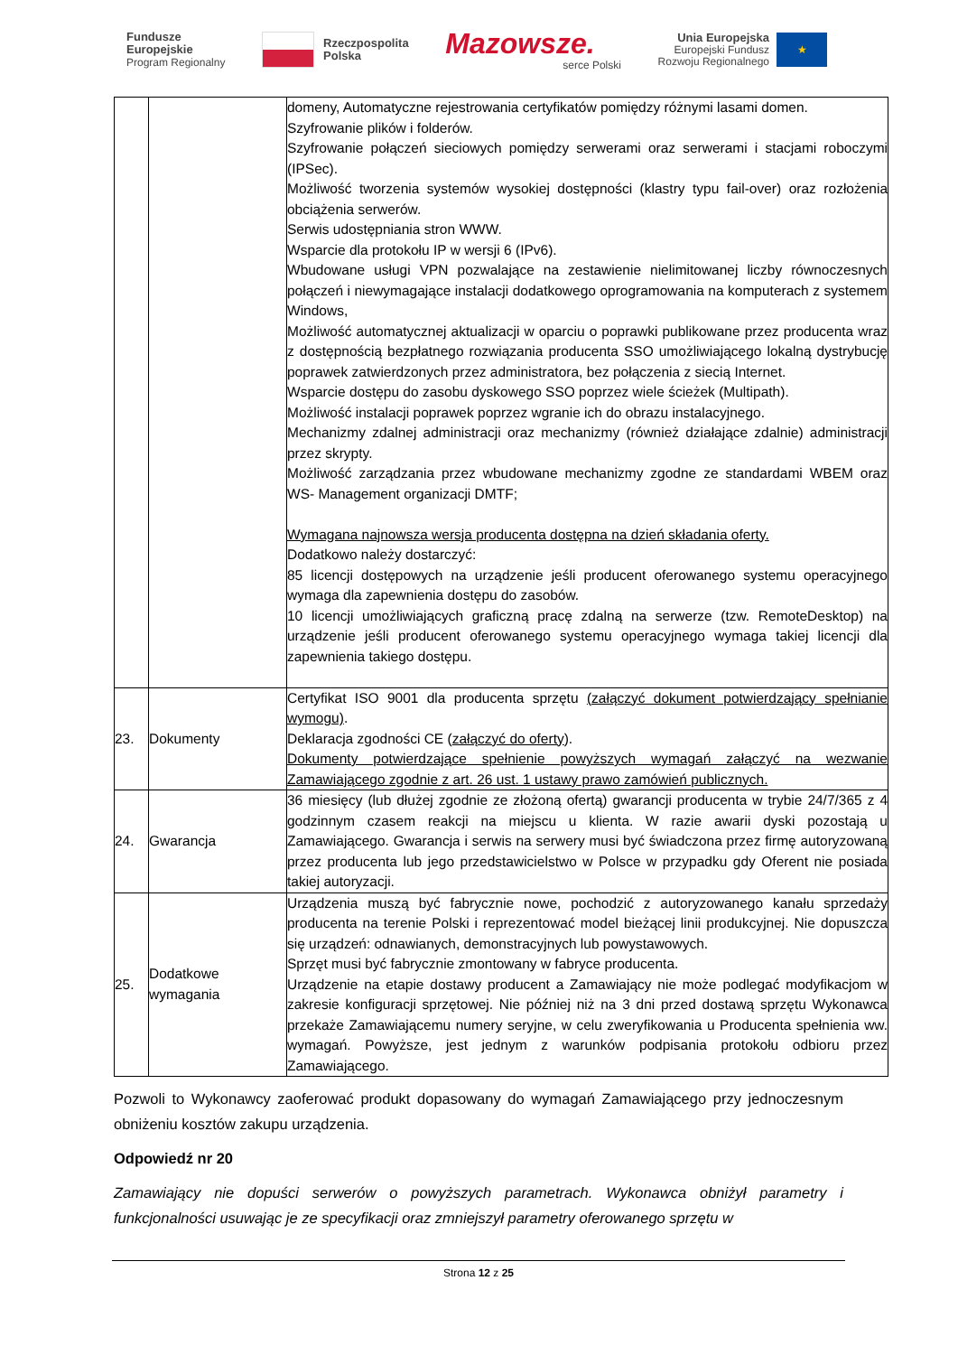Fundusze
Europejskie
Program Regionalny
Rzeczpospolita
Polska
Mazowsze.
serce Polski
Unia Europejska
Europejski Fundusz
Rozwoju Regionalnego
★
| | | domeny, Automatyczne rejestrowania certyfikatów pomiędzy różnymi lasami domen. Szyfrowanie plików i folderów. Szyfrowanie połączeń sieciowych pomiędzy serwerami oraz serwerami i stacjami roboczymi (IPSec). Możliwość tworzenia systemów wysokiej dostępności (klastry typu fail-over) oraz rozłożenia obciążenia serwerów. Serwis udostępniania stron WWW. Wsparcie dla protokołu IP w wersji 6 (IPv6). Wbudowane usługi VPN pozwalające na zestawienie nielimitowanej liczby równoczesnych połączeń i niewymagające instalacji dodatkowego oprogramowania na komputerach z systemem Windows, Możliwość automatycznej aktualizacji w oparciu o poprawki publikowane przez producenta wraz z dostępnością bezpłatnego rozwiązania producenta SSO umożliwiającego lokalną dystrybucję poprawek zatwierdzonych przez administratora, bez połączenia z siecią Internet. Wsparcie dostępu do zasobu dyskowego SSO poprzez wiele ścieżek (Multipath). Możliwość instalacji poprawek poprzez wgranie ich do obrazu instalacyjnego. Mechanizmy zdalnej administracji oraz mechanizmy (również działające zdalnie) administracji przez skrypty. Możliwość zarządzania przez wbudowane mechanizmy zgodne ze standardami WBEM oraz WS- Management organizacji DMTF; Wymagana najnowsza wersja producenta dostępna na dzień składania oferty. Dodatkowo należy dostarczyć: 85 licencji dostępowych na urządzenie jeśli producent oferowanego systemu operacyjnego wymaga dla zapewnienia dostępu do zasobów. 10 licencji umożliwiających graficzną pracę zdalną na serwerze (tzw. RemoteDesktop) na urządzenie jeśli producent oferowanego systemu operacyjnego wymaga takiej licencji dla zapewnienia takiego dostępu. |
| 23. | Dokumenty | Certyfikat ISO 9001 dla producenta sprzętu (załączyć dokument potwierdzający spełnianie wymogu) . Deklaracja zgodności CE ( załączyć do oferty ). Dokumenty potwierdzające spełnienie powyższych wymagań załączyć na wezwanie Zamawiającego zgodnie z art. 26 ust. 1 ustawy prawo zamówień publicznych. |
| 24. | Gwarancja | 36 miesięcy (lub dłużej zgodnie ze złożoną ofertą) gwarancji producenta w trybie 24/7/365 z 4 godzinnym czasem reakcji na miejscu u klienta. W razie awarii dyski pozostają u Zamawiającego. Gwarancja i serwis na serwery musi być świadczona przez firmę autoryzowaną przez producenta lub jego przedstawicielstwo w Polsce w przypadku gdy Oferent nie posiada takiej autoryzacji. |
| 25. | Dodatkowe wymagania | Urządzenia muszą być fabrycznie nowe, pochodzić z autoryzowanego kanału sprzedaży producenta na terenie Polski i reprezentować model bieżącej linii produkcyjnej. Nie dopuszcza się urządzeń: odnawianych, demonstracyjnych lub powystawowych. Sprzęt musi być fabrycznie zmontowany w fabryce producenta. Urządzenie na etapie dostawy producent a Zamawiający nie może podlegać modyfikacjom w zakresie konfiguracji sprzętowej. Nie później niż na 3 dni przed dostawą sprzętu Wykonawca przekaże Zamawiającemu numery seryjne, w celu zweryfikowania u Producenta spełnienia ww. wymagań. Powyższe, jest jednym z warunków podpisania protokołu odbioru przez Zamawiającego. |
Pozwoli to Wykonawcy zaoferować produkt dopasowany do wymagań Zamawiającego przy jednoczesnym obniżeniu kosztów zakupu urządzenia.
Odpowiedź nr 20
Zamawiający nie dopuści serwerów o powyższych parametrach. Wykonawca obniżył parametry i funkcjonalności usuwając je ze specyfikacji oraz zmniejszył parametry oferowanego sprzętu w
Strona 12 z 25